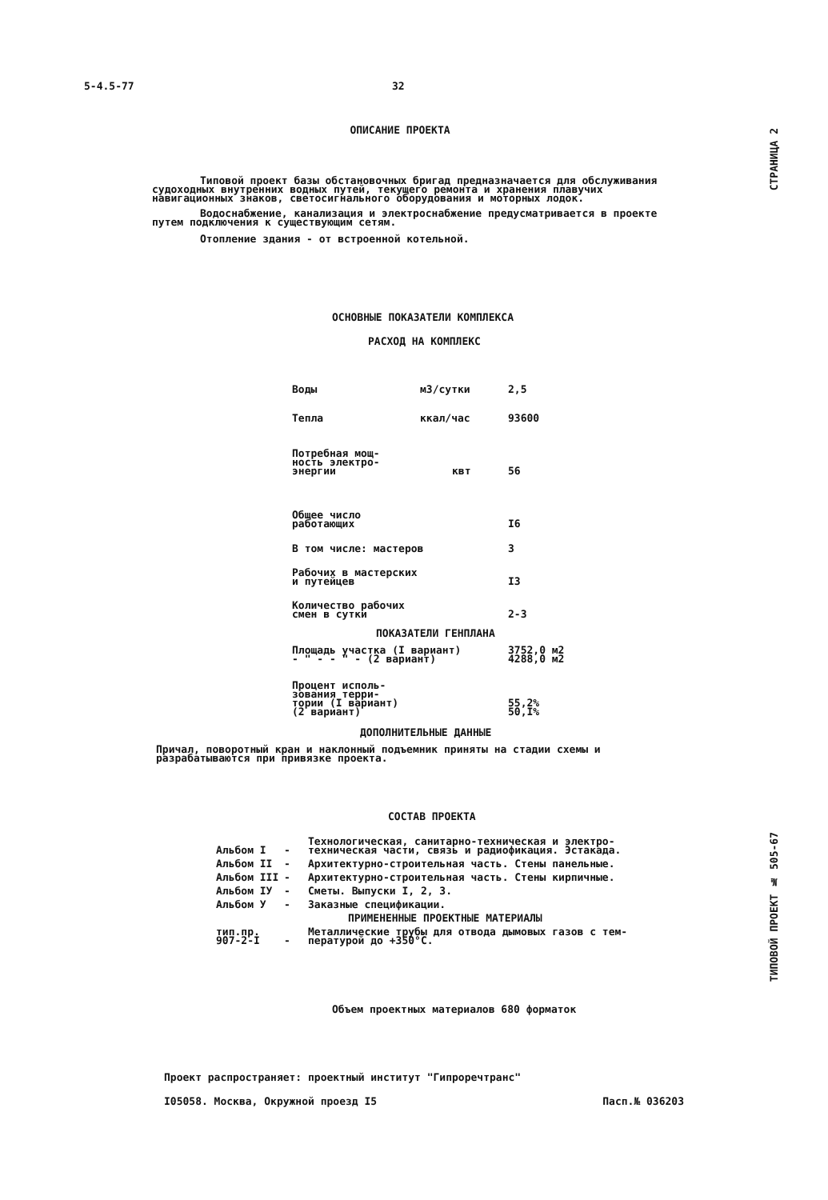5-4.5-77 32
СТРАНИЦА 2
ТИПОВОЙ ПРОЕКТ № 505-67
ОПИСАНИЕ ПРОЕКТА
Типовой проект базы обстановочных бригад предназначается для обслуживания судоходных внутренних водных путей, текущего ремонта и хранения плавучих навигационных знаков, светосигнального оборудования и моторных лодок.
Водоснабжение, канализация и электроснабжение предусматривается в проекте путем подключения к существующим сетям.
Отопление здания - от встроенной котельной.
ОСНОВНЫЕ ПОКАЗАТЕЛИ КОМПЛЕКСА
РАСХОД НА КОМПЛЕКС
| Воды | м3/сутки | 2,5 |
| Тепла | ккал/час | 93600 |
| Потребная мощ- ность электро- энергии | квт | 56 |
| Общее число работающих | | I6 |
| В том числе: мастеров | | 3 |
| Рабочих в мастерских и путейцев | | I3 |
| Количество рабочих смен в сутки | | 2-3 |
ПОКАЗАТЕЛИ ГЕНПЛАНА
| Площадь участка (I вариант) - " - - " - (2 вариант) | 3752,0 м2 4288,0 м2 |
| Процент исполь- зования терри- тории (I вариант) (2 вариант) | 55,2% 50,I% |
ДОПОЛНИТЕЛЬНЫЕ ДАННЫЕ
Причал, поворотный кран и наклонный подъемник приняты на стадии схемы и разрабатываются при привязке проекта.
СОСТАВ ПРОЕКТА
| Альбом I | - | Технологическая, санитарно-техническая и электро- техническая части, связь и радиофикация. Эстакада. |
| Альбом II | - | Архитектурно-строительная часть. Стены панельные. |
| Альбом III | - | Архитектурно-строительная часть. Стены кирпичные. |
| Альбом IУ | - | Сметы. Выпуски I, 2, 3. |
| Альбом У | - | Заказные спецификации. |
| ПРИМЕНЕННЫЕ ПРОЕКТНЫЕ МАТЕРИАЛЫ | | |
| тип.пр. 907-2-I | - | Металлические трубы для отвода дымовых газов с тем- пературой до +350°С. |
Объем проектных материалов 680 форматок
Проект распространяет: проектный институт "Гипроречтранс"
I05058. Москва, Окружной проезд I5 Пасп.№ 036203